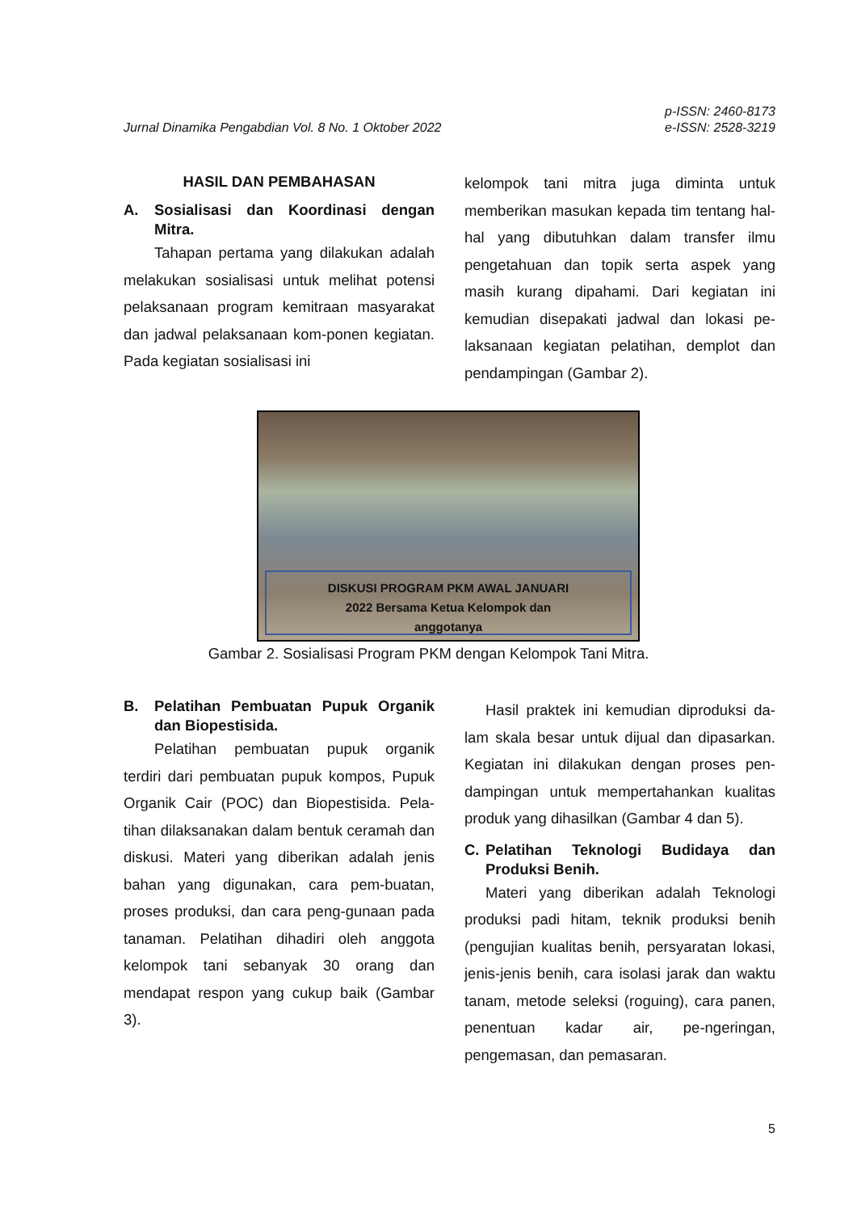Jurnal Dinamika Pengabdian Vol. 8 No. 1 Oktober 2022
p-ISSN: 2460-8173
e-ISSN: 2528-3219
HASIL DAN PEMBAHASAN
A. Sosialisasi dan Koordinasi dengan Mitra.
Tahapan pertama yang dilakukan adalah melakukan sosialisasi untuk melihat potensi pelaksanaan program kemitraan masyarakat dan jadwal pelaksanaan kom-ponen kegiatan. Pada kegiatan sosialisasi ini
kelompok tani mitra juga diminta untuk memberikan masukan kepada tim tentang hal-hal yang dibutuhkan dalam transfer ilmu pengetahuan dan topik serta aspek yang masih kurang dipahami. Dari kegiatan ini kemudian disepakati jadwal dan lokasi pe-laksanaan kegiatan pelatihan, demplot dan pendampingan (Gambar 2).
DISKUSI PROGRAM PKM AWAL JANUARI
2022 Bersama Ketua Kelompok dan
anggotanya
Gambar 2. Sosialisasi Program PKM dengan Kelompok Tani Mitra.
B. Pelatihan Pembuatan Pupuk Organik dan Biopestisida.
Pelatihan pembuatan pupuk organik terdiri dari pembuatan pupuk kompos, Pupuk Organik Cair (POC) dan Biopestisida. Pela-tihan dilaksanakan dalam bentuk ceramah dan diskusi. Materi yang diberikan adalah jenis bahan yang digunakan, cara pem-buatan, proses produksi, dan cara peng-gunaan pada tanaman. Pelatihan dihadiri oleh anggota kelompok tani sebanyak 30 orang dan mendapat respon yang cukup baik (Gambar 3).
Hasil praktek ini kemudian diproduksi da-lam skala besar untuk dijual dan dipasarkan. Kegiatan ini dilakukan dengan proses pen-dampingan untuk mempertahankan kualitas produk yang dihasilkan (Gambar 4 dan 5).
C. Pelatihan Teknologi Budidaya dan Produksi Benih.
Materi yang diberikan adalah Teknologi produksi padi hitam, teknik produksi benih (pengujian kualitas benih, persyaratan lokasi, jenis-jenis benih, cara isolasi jarak dan waktu tanam, metode seleksi (roguing), cara panen, penentuan kadar air, pe-ngeringan, pengemasan, dan pemasaran.
5